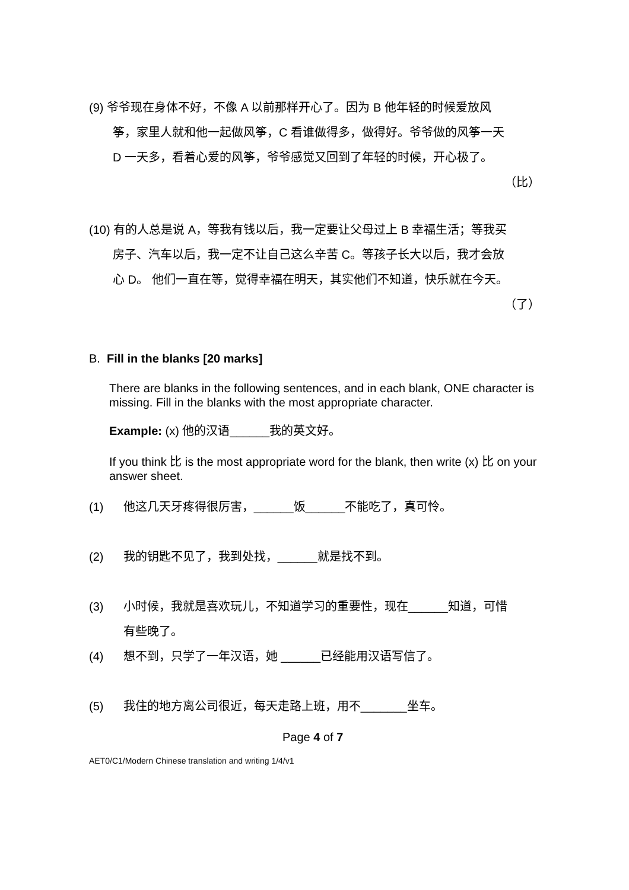(9) 爷爷现在身体不好，不像 A 以前那样开心了。因为 B 他年轻的时候爱放风
筝，家里人就和他一起做风筝，C 看谁做得多，做得好。爷爷做的风筝一天
D 一天多，看着心爱的风筝，爷爷感觉又回到了年轻的时候，开心极了。
（比）
(10) 有的人总是说 A，等我有钱以后，我一定要让父母过上 B 幸福生活；等我买
房子、汽车以后，我一定不让自己这么辛苦 C。等孩子长大以后，我才会放
心 D。 他们一直在等，觉得幸福在明天，其实他们不知道，快乐就在今天。
（了）
B. Fill in the blanks [20 marks]
There are blanks in the following sentences, and in each blank, ONE character is missing. Fill in the blanks with the most appropriate character.
Example: (x) 他的汉语______我的英文好。
If you think 比 is the most appropriate word for the blank, then write (x) 比 on your answer sheet.
(1) 他这几天牙疼得很厉害，______饭______不能吃了，真可怜。
(2) 我的钥匙不见了，我到处找，______就是找不到。
(3) 小时候，我就是喜欢玩儿，不知道学习的重要性，现在______知道，可惜
有些晚了。
(4) 想不到，只学了一年汉语，她 ______已经能用汉语写信了。
(5) 我住的地方离公司很近，每天走路上班，用不_______坐车。
Page 4 of 7
AET0/C1/Modern Chinese translation and writing 1/4/v1